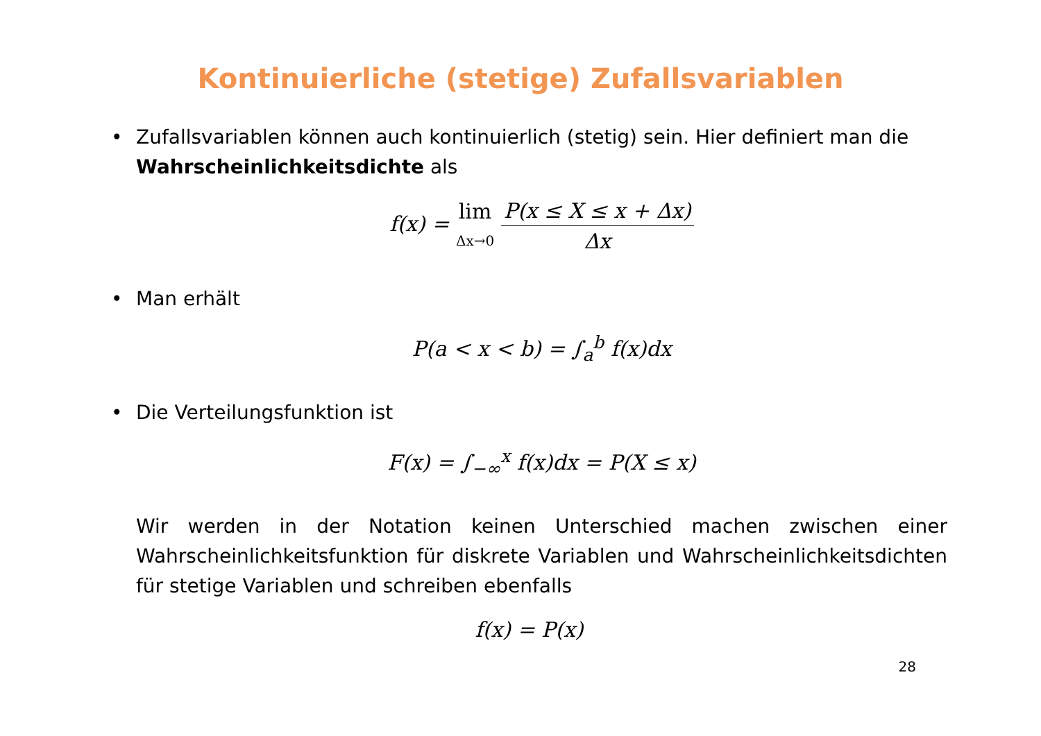Kontinuierliche (stetige) Zufallsvariablen
• Zufallsvariablen können auch kontinuierlich (stetig) sein. Hier definiert man die Wahrscheinlichkeitsdichte als
f(x) = lim Δx→0 P(x ≤ X ≤ x + Δx) Δx
• Man erhält
P(a < x < b) = ∫<sub>a</sub><sup>b</sup> f(x)dx
• Die Verteilungsfunktion ist
F(x) = ∫<sub>−∞</sub><sup>x</sup> f(x)dx = P(X ≤ x)
Wir werden in der Notation keinen Unterschied machen zwischen einer Wahrscheinlichkeitsfunktion für diskrete Variablen und Wahrscheinlichkeitsdichten für stetige Variablen und schreiben ebenfalls
f(x) = P(x)
28